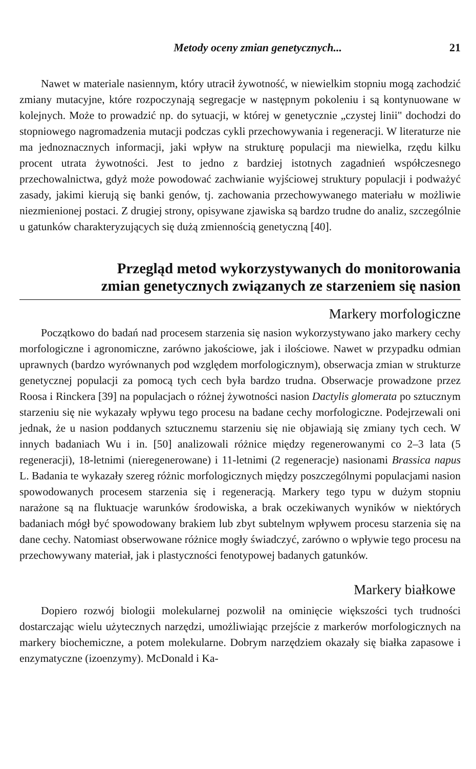Metody oceny zmian genetycznych... 21
Nawet w materiale nasiennym, który utracił żywotność, w niewielkim stopniu mogą zachodzić zmiany mutacyjne, które rozpoczynają segregacje w następnym pokoleniu i są kontynuowane w kolejnych. Może to prowadzić np. do sytuacji, w której w genetycznie „czystej linii" dochodzi do stopniowego nagromadzenia mutacji podczas cykli przechowywania i regeneracji. W literaturze nie ma jednoznacznych informacji, jaki wpływ na strukturę populacji ma niewielka, rzędu kilku procent utrata żywotności. Jest to jedno z bardziej istotnych zagadnień współczesnego przechowalnictwa, gdyż może powodować zachwianie wyjściowej struktury populacji i podważyć zasady, jakimi kierują się banki genów, tj. zachowania przechowywanego materiału w możliwie niezmienionej postaci. Z drugiej strony, opisywane zjawiska są bardzo trudne do analiz, szczególnie u gatunków charakteryzujących się dużą zmiennością genetyczną [40].
Przegląd metod wykorzystywanych do monitorowania
zmian genetycznych związanych ze starzeniem się nasion
Markery morfologiczne
Początkowo do badań nad procesem starzenia się nasion wykorzystywano jako markery cechy morfologiczne i agronomiczne, zarówno jakościowe, jak i ilościowe. Nawet w przypadku odmian uprawnych (bardzo wyrównanych pod względem morfologicznym), obserwacja zmian w strukturze genetycznej populacji za pomocą tych cech była bardzo trudna. Obserwacje prowadzone przez Roosa i Rinckera [39] na populacjach o różnej żywotności nasion Dactylis glomerata po sztucznym starzeniu się nie wykazały wpływu tego procesu na badane cechy morfologiczne. Podejrzewali oni jednak, że u nasion poddanych sztucznemu starzeniu się nie objawiają się zmiany tych cech. W innych badaniach Wu i in. [50] analizowali różnice między regenerowanymi co 2–3 lata (5 regeneracji), 18-letnimi (nieregenerowane) i 11-letnimi (2 regeneracje) nasionami Brassica napus L. Badania te wykazały szereg różnic morfologicznych między poszczególnymi populacjami nasion spowodowanych procesem starzenia się i regeneracją. Markery tego typu w dużym stopniu narażone są na fluktuacje warunków środowiska, a brak oczekiwanych wyników w niektórych badaniach mógł być spowodowany brakiem lub zbyt subtelnym wpływem procesu starzenia się na dane cechy. Natomiast obserwowane różnice mogły świadczyć, zarówno o wpływie tego procesu na przechowywany materiał, jak i plastyczności fenotypowej badanych gatunków.
Markery białkowe
Dopiero rozwój biologii molekularnej pozwolił na ominięcie większości tych trudności dostarczając wielu użytecznych narzędzi, umożliwiając przejście z markerów morfologicznych na markery biochemiczne, a potem molekularne. Dobrym narzędziem okazały się białka zapasowe i enzymatyczne (izoenzymy). McDonald i Ka-